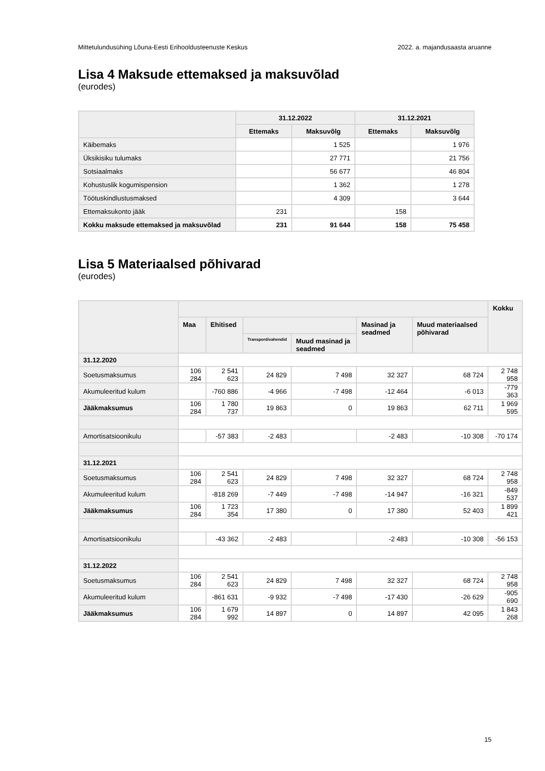Mittetulundusühing Lõuna-Eesti Erihooldusteenuste Keskus 2022. a. majandusaasta aruanne
Lisa 4 Maksude ettemaksed ja maksuvõlad
(eurodes)
| | 31.12.2022 | | 31.12.2021 | |
| --- | --- | --- | --- | --- |
| | Ettemaks | Maksuvõlg | Ettemaks | Maksuvõlg |
| Käibemaks | | 1 525 | | 1 976 |
| Üksikisiku tulumaks | | 27 771 | | 21 756 |
| Sotsiaalmaks | | 56 677 | | 46 804 |
| Kohustuslik kogumispension | | 1 362 | | 1 278 |
| Töötuskindlustusmaksed | | 4 309 | | 3 644 |
| Ettemaksukonto jääk | 231 | | 158 | |
| Kokku maksude ettemaksed ja maksuvõlad | 231 | 91 644 | 158 | 75 458 |
Lisa 5 Materiaalsed põhivarad
(eurodes)
| | | | | | | | Kokku |
| --- | --- | --- | --- | --- | --- | --- | --- |
| | Maa | Ehitised | | | Masinad ja seadmed | Muud materiaalsed põhivarad | |
| | | | Transpordivahendid | Muud masinad ja seadmed | | | |
| 31.12.2020 | | | | | | | |
| Soetusmaksumus | 106 284 | 2 541 623 | 24 829 | 7 498 | 32 327 | 68 724 | 2 748 958 |
| Akumuleeritud kulum | | -760 886 | -4 966 | -7 498 | -12 464 | -6 013 | -779 363 |
| Jääkmaksumus | 106 284 | 1 780 737 | 19 863 | 0 | 19 863 | 62 711 | 1 969 595 |
| Amortisatsioonikulu | | -57 383 | -2 483 | | -2 483 | -10 308 | -70 174 |
| 31.12.2021 | | | | | | | |
| Soetusmaksumus | 106 284 | 2 541 623 | 24 829 | 7 498 | 32 327 | 68 724 | 2 748 958 |
| Akumuleeritud kulum | | -818 269 | -7 449 | -7 498 | -14 947 | -16 321 | -849 537 |
| Jääkmaksumus | 106 284 | 1 723 354 | 17 380 | 0 | 17 380 | 52 403 | 1 899 421 |
| Amortisatsioonikulu | | -43 362 | -2 483 | | -2 483 | -10 308 | -56 153 |
| 31.12.2022 | | | | | | | |
| Soetusmaksumus | 106 284 | 2 541 623 | 24 829 | 7 498 | 32 327 | 68 724 | 2 748 958 |
| Akumuleeritud kulum | | -861 631 | -9 932 | -7 498 | -17 430 | -26 629 | -905 690 |
| Jääkmaksumus | 106 284 | 1 679 992 | 14 897 | 0 | 14 897 | 42 095 | 1 843 268 |
15